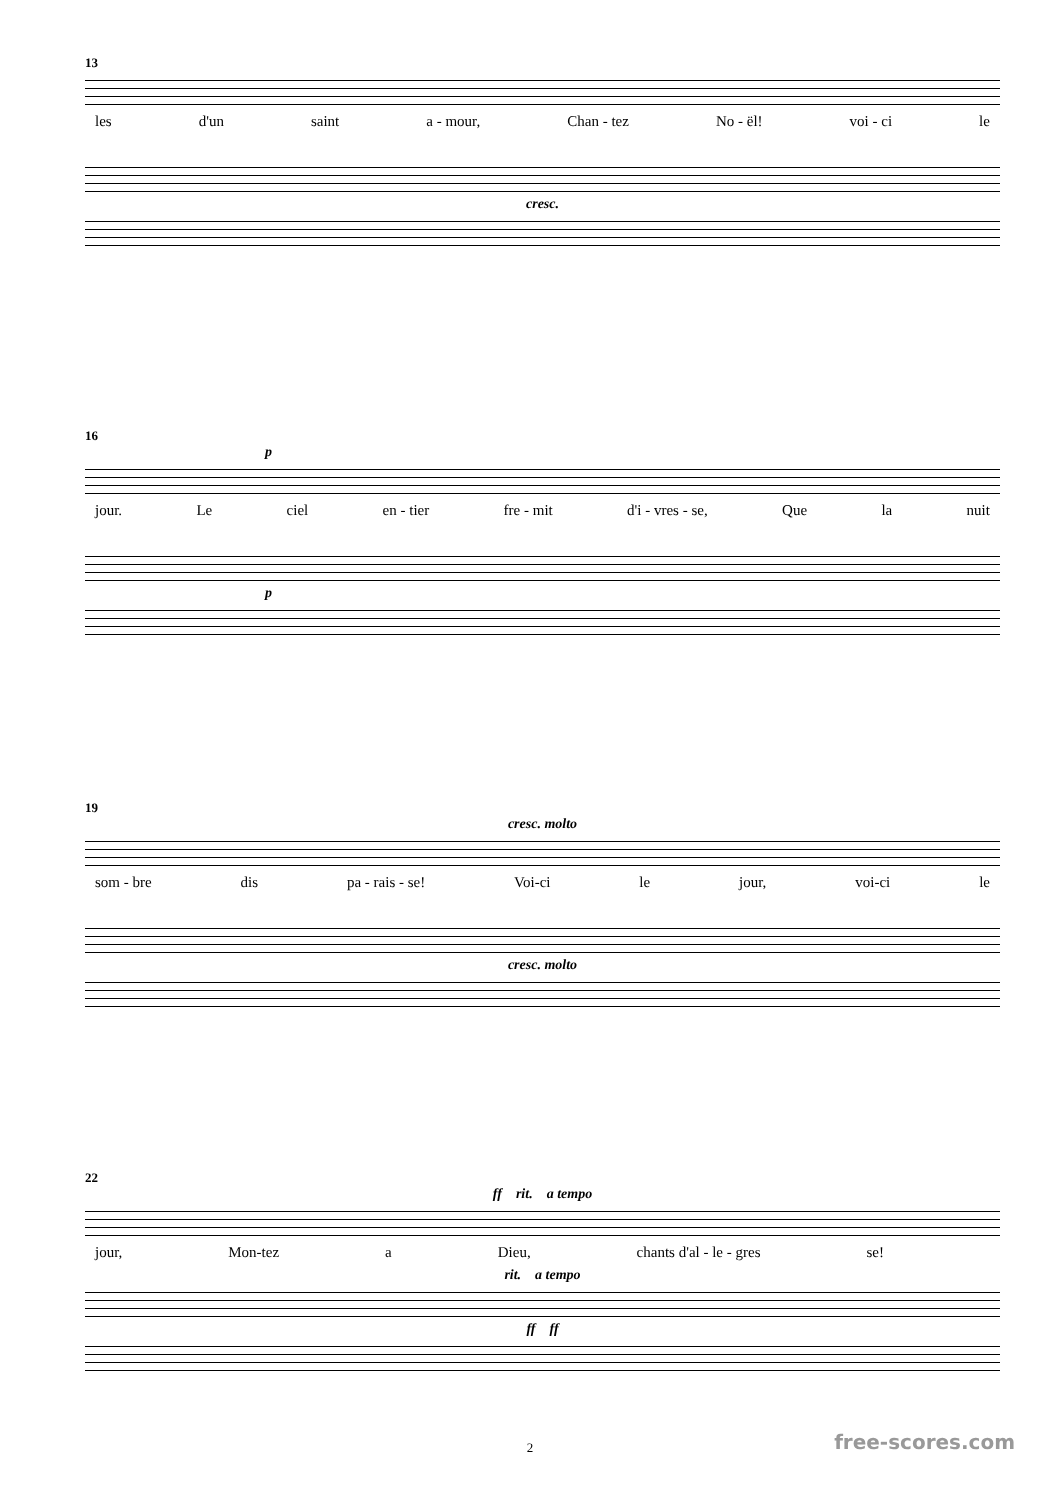13
les d'un saint a - mour, Chan - tez No - ël! voi - ci le
cresc.
16
p
jour. Le ciel en - tier fre - mit d'i - vres - se, Que la nuit
p
19
cresc. molto
som - bre dis pa - rais - se! Voi-ci le jour, voi-ci le
cresc. molto
22
ff rit. a tempo
jour, Mon-tez a Dieu, chants d'al - le - gres se!
rit. a tempo
ff ff
2 free-scores.com